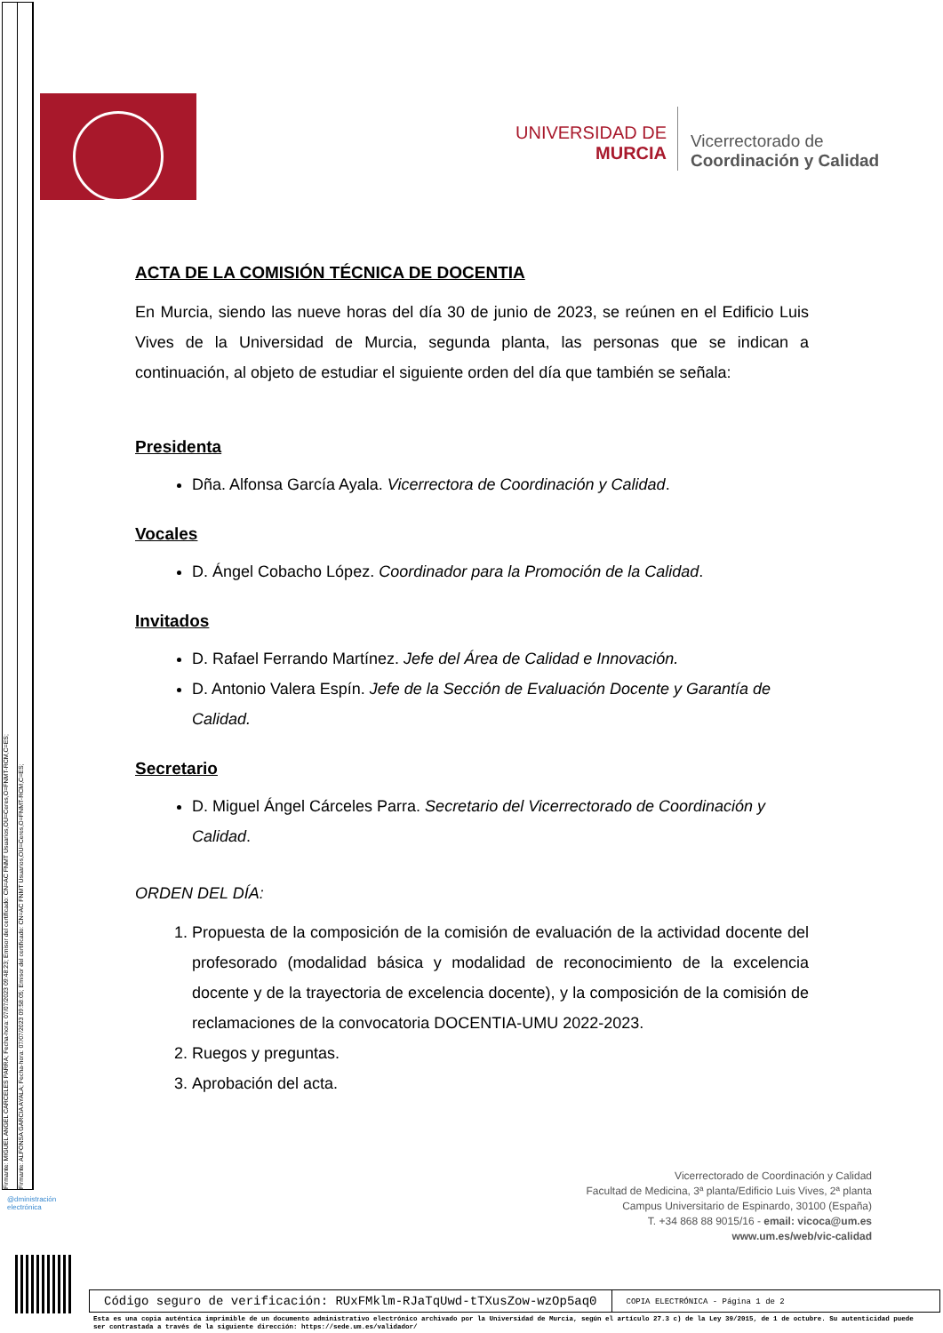Firmante: MIGUEL ANGEL CARCELES PARRA; Fecha-hora: 07/07/2023 09:48:23; Emisor del certificado: CN=AC FNMT Usuarios,OU=Ceres,O=FNMT-RCM,C=ES;
Firmante: ALFONSA GARCIA AYALA; Fecha-hora: 07/07/2023 09:58:05; Emisor del certificado: CN=AC FNMT Usuarios,OU=Ceres,O=FNMT-RCM,C=ES;
UNIVERSIDAD DE
MURCIA
Vicerrectorado de
Coordinación y Calidad
ACTA DE LA COMISIÓN TÉCNICA DE DOCENTIA
En Murcia, siendo las nueve horas del día 30 de junio de 2023, se reúnen en el Edificio Luis Vives de la Universidad de Murcia, segunda planta, las personas que se indican a continuación, al objeto de estudiar el siguiente orden del día que también se señala:
Presidenta
Dña. Alfonsa García Ayala. Vicerrectora de Coordinación y Calidad.
Vocales
D. Ángel Cobacho López. Coordinador para la Promoción de la Calidad.
Invitados
D. Rafael Ferrando Martínez. Jefe del Área de Calidad e Innovación.
D. Antonio Valera Espín. Jefe de la Sección de Evaluación Docente y Garantía de Calidad.
Secretario
D. Miguel Ángel Cárceles Parra. Secretario del Vicerrectorado de Coordinación y Calidad.
ORDEN DEL DÍA:
1. Propuesta de la composición de la comisión de evaluación de la actividad docente del profesorado (modalidad básica y modalidad de reconocimiento de la excelencia docente y de la trayectoria de excelencia docente), y la composición de la comisión de reclamaciones de la convocatoria DOCENTIA-UMU 2022-2023.
2. Ruegos y preguntas.
3. Aprobación del acta.
Vicerrectorado de Coordinación y Calidad
Facultad de Medicina, 3ª planta/Edificio Luis Vives, 2ª planta
Campus Universitario de Espinardo, 30100 (España)
T. +34 868 88 9015/16 - email: vicoca@um.es
www.um.es/web/vic-calidad
@dministración
electrónica
Código seguro de verificación: RUxFMklm-RJaTqUwd-tTXusZow-wzOp5aq0
COPIA ELECTRÓNICA - Página 1 de 2
Esta es una copia auténtica imprimible de un documento administrativo electrónico archivado por la Universidad de Murcia, según el artículo 27.3 c) de la Ley 39/2015, de 1 de octubre. Su autenticidad puede ser contrastada a través de la siguiente dirección: https://sede.um.es/validador/